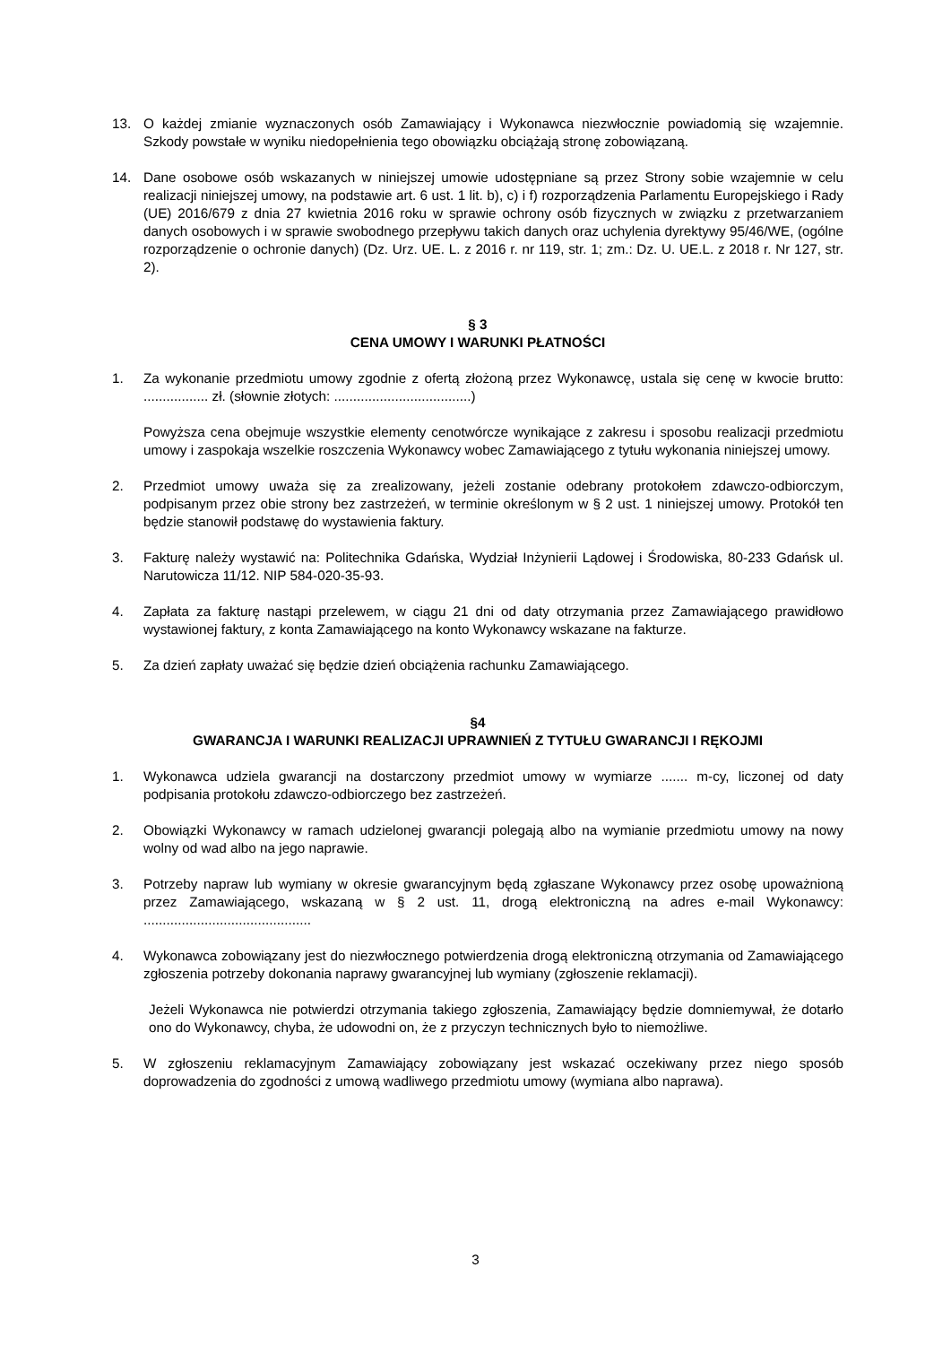13. O każdej zmianie wyznaczonych osób Zamawiający i Wykonawca niezwłocznie powiadomią się wzajemnie. Szkody powstałe w wyniku niedopełnienia tego obowiązku obciążają stronę zobowiązaną.
14. Dane osobowe osób wskazanych w niniejszej umowie udostępniane są przez Strony sobie wzajemnie w celu realizacji niniejszej umowy, na podstawie art. 6 ust. 1 lit. b), c) i f) rozporządzenia Parlamentu Europejskiego i Rady (UE) 2016/679 z dnia 27 kwietnia 2016 roku w sprawie ochrony osób fizycznych w związku z przetwarzaniem danych osobowych i w sprawie swobodnego przepływu takich danych oraz uchylenia dyrektywy 95/46/WE, (ogólne rozporządzenie o ochronie danych) (Dz. Urz. UE. L. z 2016 r. nr 119, str. 1; zm.: Dz. U. UE.L. z 2018 r. Nr 127, str. 2).
§ 3
CENA UMOWY I WARUNKI PŁATNOŚCI
1. Za wykonanie przedmiotu umowy zgodnie z ofertą złożoną przez Wykonawcę, ustala się cenę w kwocie brutto: ................. zł. (słownie złotych: ....................................)
Powyższa cena obejmuje wszystkie elementy cenotwórcze wynikające z zakresu i sposobu realizacji przedmiotu umowy i zaspokaja wszelkie roszczenia Wykonawcy wobec Zamawiającego z tytułu wykonania niniejszej umowy.
2. Przedmiot umowy uważa się za zrealizowany, jeżeli zostanie odebrany protokołem zdawczo-odbiorczym, podpisanym przez obie strony bez zastrzeżeń, w terminie określonym w § 2 ust. 1 niniejszej umowy. Protokół ten będzie stanowił podstawę do wystawienia faktury.
3. Fakturę należy wystawić na: Politechnika Gdańska, Wydział Inżynierii Lądowej i Środowiska, 80-233 Gdańsk ul. Narutowicza 11/12. NIP 584-020-35-93.
4. Zapłata za fakturę nastąpi przelewem, w ciągu 21 dni od daty otrzymania przez Zamawiającego prawidłowo wystawionej faktury, z konta Zamawiającego na konto Wykonawcy wskazane na fakturze.
5. Za dzień zapłaty uważać się będzie dzień obciążenia rachunku Zamawiającego.
§4
GWARANCJA I WARUNKI REALIZACJI UPRAWNIEŃ Z TYTUŁU GWARANCJI I RĘKOJMI
1. Wykonawca udziela gwarancji na dostarczony przedmiot umowy w wymiarze ....... m-cy, liczonej od daty podpisania protokołu zdawczo-odbiorczego bez zastrzeżeń.
2. Obowiązki Wykonawcy w ramach udzielonej gwarancji polegają albo na wymianie przedmiotu umowy na nowy wolny od wad albo na jego naprawie.
3. Potrzeby napraw lub wymiany w okresie gwarancyjnym będą zgłaszane Wykonawcy przez osobę upoważnioną przez Zamawiającego, wskazaną w § 2 ust. 11, drogą elektroniczną na adres e-mail Wykonawcy: ............................................
4. Wykonawca zobowiązany jest do niezwłocznego potwierdzenia drogą elektroniczną otrzymania od Zamawiającego zgłoszenia potrzeby dokonania naprawy gwarancyjnej lub wymiany (zgłoszenie reklamacji).
Jeżeli Wykonawca nie potwierdzi otrzymania takiego zgłoszenia, Zamawiający będzie domniemywał, że dotarło ono do Wykonawcy, chyba, że udowodni on, że z przyczyn technicznych było to niemożliwe.
5. W zgłoszeniu reklamacyjnym Zamawiający zobowiązany jest wskazać oczekiwany przez niego sposób doprowadzenia do zgodności z umową wadliwego przedmiotu umowy (wymiana albo naprawa).
3